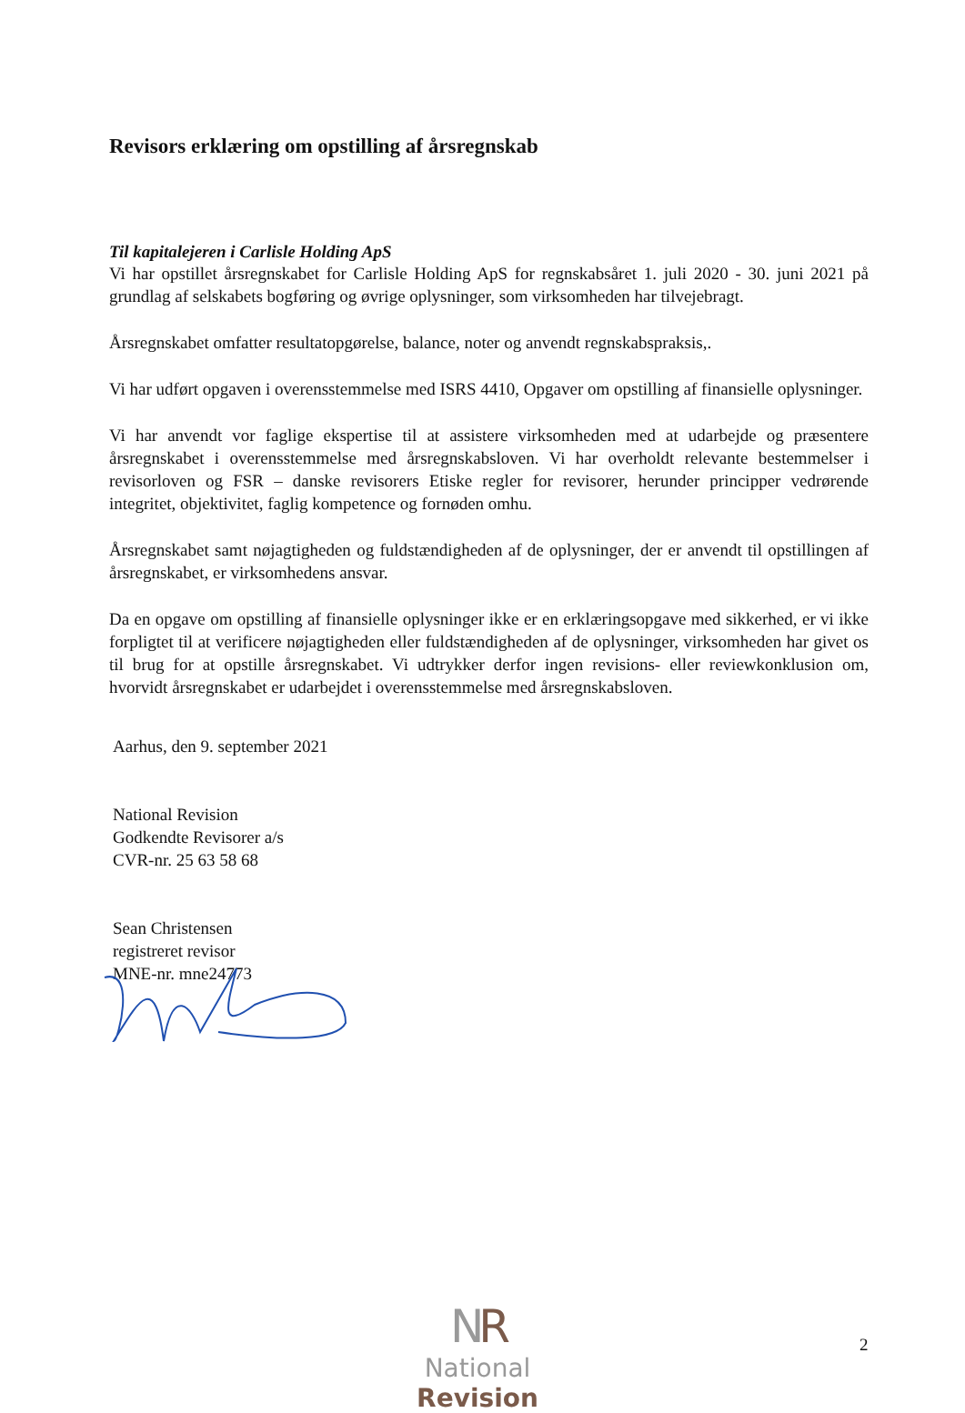Revisors erklæring om opstilling af årsregnskab
Til kapitalejeren i Carlisle Holding ApS
Vi har opstillet årsregnskabet for Carlisle Holding ApS for regnskabsåret 1. juli 2020 - 30. juni 2021 på grundlag af selskabets bogføring og øvrige oplysninger, som virksomheden har tilvejebragt.
Årsregnskabet omfatter resultatopgørelse, balance, noter og anvendt regnskabspraksis,.
Vi har udført opgaven i overensstemmelse med ISRS 4410, Opgaver om opstilling af finansielle oplysninger.
Vi har anvendt vor faglige ekspertise til at assistere virksomheden med at udarbejde og præsentere årsregnskabet i overensstemmelse med årsregnskabsloven. Vi har overholdt relevante bestemmelser i revisorloven og FSR – danske revisorers Etiske regler for revisorer, herunder principper vedrørende integritet, objektivitet, faglig kompetence og fornøden omhu.
Årsregnskabet samt nøjagtigheden og fuldstændigheden af de oplysninger, der er anvendt til opstillingen af årsregnskabet, er virksomhedens ansvar.
Da en opgave om opstilling af finansielle oplysninger ikke er en erklæringsopgave med sikkerhed, er vi ikke forpligtet til at verificere nøjagtigheden eller fuldstændigheden af de oplysninger, virksomheden har givet os til brug for at opstille årsregnskabet. Vi udtrykker derfor ingen revisions- eller reviewkonklusion om, hvorvidt årsregnskabet er udarbejdet i overensstemmelse med årsregnskabsloven.
Aarhus, den 9. september 2021
National Revision
Godkendte Revisorer a/s
CVR-nr. 25 63 58 68
Sean Christensen
registreret revisor
MNE-nr. mne24773
NR
National Revision
2